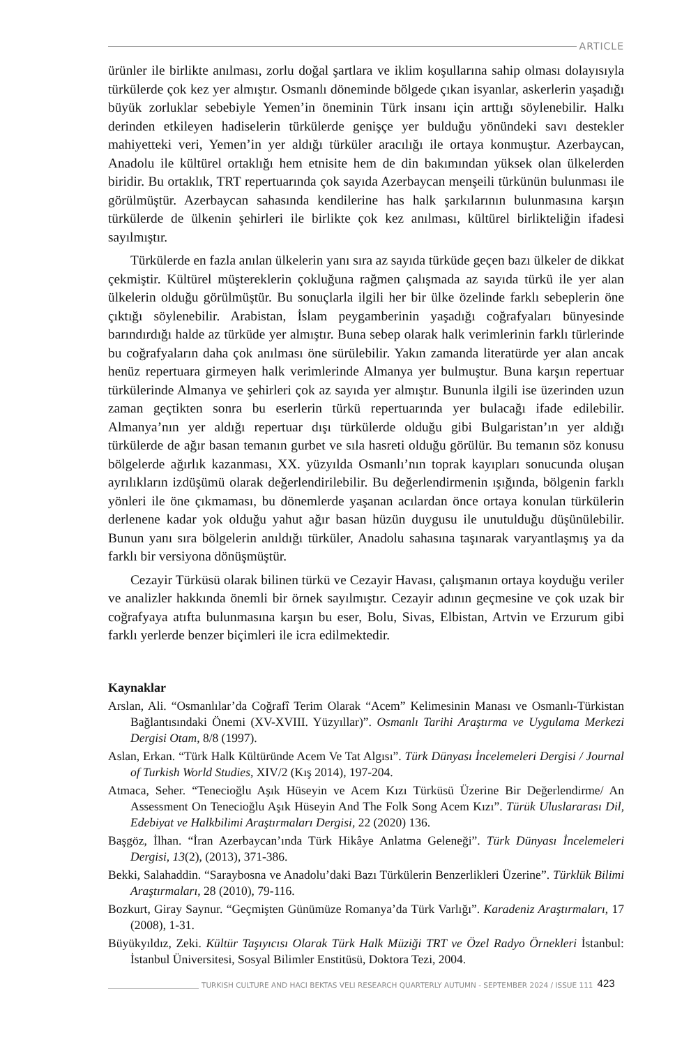ARTICLE
ürünler ile birlikte anılması, zorlu doğal şartlara ve iklim koşullarına sahip olması dolayısıyla türkülerde çok kez yer almıştır. Osmanlı döneminde bölgede çıkan isyanlar, askerlerin yaşadığı büyük zorluklar sebebiyle Yemen’in öneminin Türk insanı için arttığı söylenebilir. Halkı derinden etkileyen hadiselerin türkülerde genişçe yer bulduğu yönündeki savı destekler mahiyetteki veri, Yemen’in yer aldığı türküler aracılığı ile ortaya konmuştur. Azerbaycan, Anadolu ile kültürel ortaklığı hem etnisite hem de din bakımından yüksek olan ülkelerden biridir. Bu ortaklık, TRT repertuarında çok sayıda Azerbaycan menşeili türkünün bulunması ile görülmüştür. Azerbaycan sahasında kendilerine has halk şarkılarının bulunmasına karşın türkülerde de ülkenin şehirleri ile birlikte çok kez anılması, kültürel birlikteliğin ifadesi sayılmıştır.
Türkülerde en fazla anılan ülkelerin yanı sıra az sayıda türküde geçen bazı ülkeler de dikkat çekmiştir. Kültürel müştereklerin çokluğuna rağmen çalışmada az sayıda türkü ile yer alan ülkelerin olduğu görülmüştür. Bu sonuçlarla ilgili her bir ülke özelinde farklı sebeplerin öne çıktığı söylenebilir. Arabistan, İslam peygamberinin yaşadığı coğrafyaları bünyesinde barındırdığı halde az türküde yer almıştır. Buna sebep olarak halk verimlerinin farklı türlerinde bu coğrafyaların daha çok anılması öne sürülebilir. Yakın zamanda literatürde yer alan ancak henüz repertuara girmeyen halk verimlerinde Almanya yer bulmuştur. Buna karşın repertuar türkülerinde Almanya ve şehirleri çok az sayıda yer almıştır. Bununla ilgili ise üzerinden uzun zaman geçtikten sonra bu eserlerin türkü repertuarında yer bulacağı ifade edilebilir. Almanya’nın yer aldığı repertuar dışı türkülerde olduğu gibi Bulgaristan’ın yer aldığı türkülerde de ağır basan temanın gurbet ve sıla hasreti olduğu görülür. Bu temanın söz konusu bölgelerde ağırlık kazanması, XX. yüzyılda Osmanlı’nın toprak kayıpları sonucunda oluşan ayrılıkların izdüşümü olarak değerlendirilebilir. Bu değerlendirmenin ışığında, bölgenin farklı yönleri ile öne çıkmaması, bu dönemlerde yaşanan acılardan önce ortaya konulan türkülerin derlenene kadar yok olduğu yahut ağır basan hüzün duygusu ile unutulduğu düşünülebilir. Bunun yanı sıra bölgelerin anıldığı türküler, Anadolu sahasına taşınarak varyantlaşmış ya da farklı bir versiyona dönüşmüştür.
Cezayir Türküsü olarak bilinen türkü ve Cezayir Havası, çalışmanın ortaya koyduğu veriler ve analizler hakkında önemli bir örnek sayılmıştır. Cezayir adının geçmesine ve çok uzak bir coğrafyaya atıfta bulunmasına karşın bu eser, Bolu, Sivas, Elbistan, Artvin ve Erzurum gibi farklı yerlerde benzer biçimleri ile icra edilmektedir.
Kaynaklar
Arslan, Ali. “Osmanlılar’da Coğrafî Terim Olarak “Acem” Kelimesinin Manası ve Osmanlı-Türkistan Bağlantısındaki Önemi (XV-XVIII. Yüzyıllar)”. Osmanlı Tarihi Araştırma ve Uygulama Merkezi Dergisi Otam, 8/8 (1997).
Aslan, Erkan. “Türk Halk Kültüründe Acem Ve Tat Algısı”. Türk Dünyası İncelemeleri Dergisi / Journal of Turkish World Studies, XIV/2 (Kış 2014), 197-204.
Atmaca, Seher. “Tenecioğlu Aşık Hüseyin ve Acem Kızı Türküsü Üzerine Bir Değerlendirme/ An Assessment On Tenecioğlu Aşık Hüseyin And The Folk Song Acem Kızı”. Türük Uluslararası Dil, Edebiyat ve Halkbilimi Araştırmaları Dergisi, 22 (2020) 136.
Başgöz, İlhan. “İran Azerbaycan’ında Türk Hikâye Anlatma Geleneği”. Türk Dünyası İncelemeleri Dergisi, 13(2), (2013), 371-386.
Bekki, Salahaddin. “Saraybosna ve Anadolu’daki Bazı Türkülerin Benzerlikleri Üzerine”. Türklük Bilimi Araştırmaları, 28 (2010), 79-116.
Bozkurt, Giray Saynur. “Geçmişten Günümüze Romanya’da Türk Varlığı”. Karadeniz Araştırmaları, 17 (2008), 1-31.
Büyükyıldız, Zeki. Kültür Taşıyıcısı Olarak Türk Halk Müziği TRT ve Özel Radyo Örnekleri İstanbul: İstanbul Üniversitesi, Sosyal Bilimler Enstitüsü, Doktora Tezi, 2004.
TURKISH CULTURE AND HACI BEKTAS VELI RESEARCH QUARTERLY AUTUMN - SEPTEMBER 2024 / ISSUE 111 423